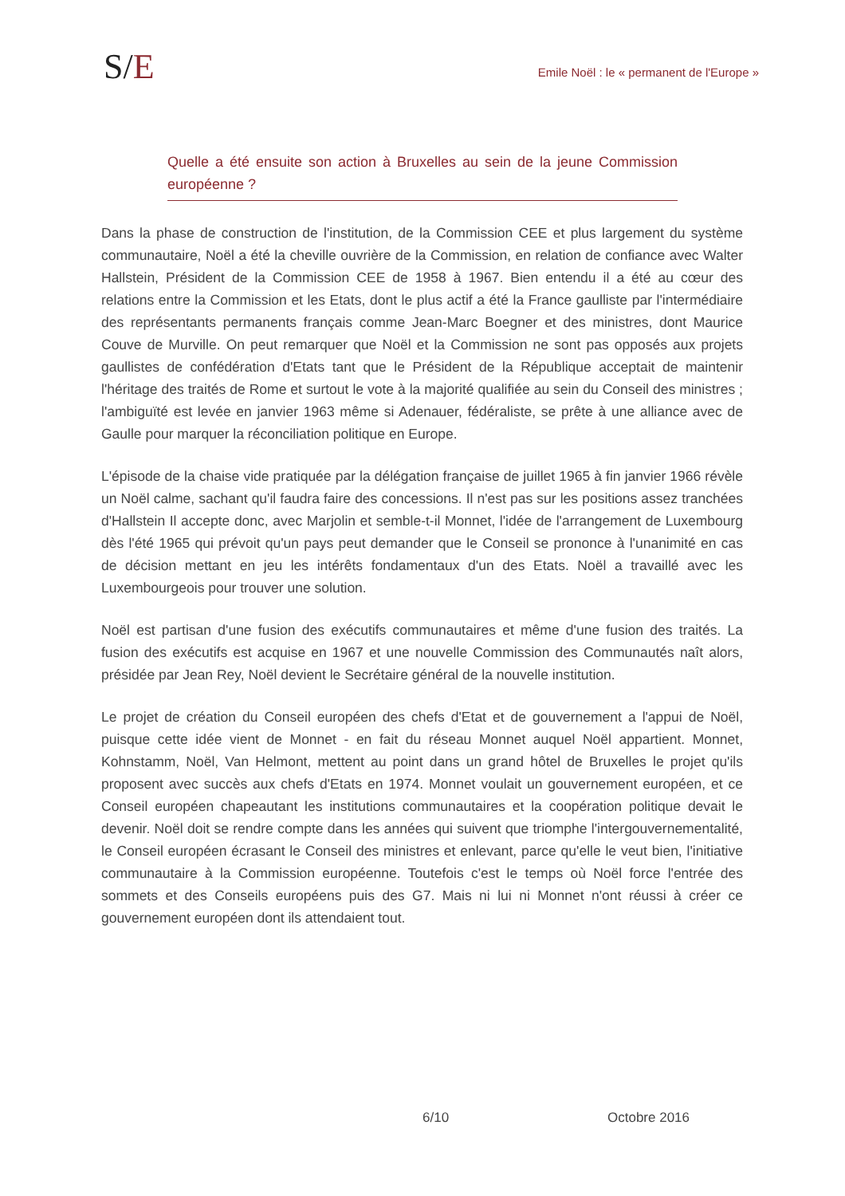S/E
Emile Noël : le « permanent de l'Europe »
Quelle a été ensuite son action à Bruxelles au sein de la jeune Commission européenne ?
Dans la phase de construction de l'institution, de la Commission CEE et plus largement du système communautaire, Noël a été la cheville ouvrière de la Commission, en relation de confiance avec Walter Hallstein, Président de la Commission CEE de 1958 à 1967. Bien entendu il a été au cœur des relations entre la Commission et les Etats, dont le plus actif a été la France gaulliste par l'intermédiaire des représentants permanents français comme Jean-Marc Boegner et des ministres, dont Maurice Couve de Murville. On peut remarquer que Noël et la Commission ne sont pas opposés aux projets gaullistes de confédération d'Etats tant que le Président de la République acceptait de maintenir l'héritage des traités de Rome et surtout le vote à la majorité qualifiée au sein du Conseil des ministres ; l'ambiguïté est levée en janvier 1963 même si Adenauer, fédéraliste, se prête à une alliance avec de Gaulle pour marquer la réconciliation politique en Europe.
L'épisode de la chaise vide pratiquée par la délégation française de juillet 1965 à fin janvier 1966 révèle un Noël calme, sachant qu'il faudra faire des concessions. Il n'est pas sur les positions assez tranchées d'Hallstein Il accepte donc, avec Marjolin et semble-t-il Monnet, l'idée de l'arrangement de Luxembourg dès l'été 1965 qui prévoit qu'un pays peut demander que le Conseil se prononce à l'unanimité en cas de décision mettant en jeu les intérêts fondamentaux d'un des Etats. Noël a travaillé avec les Luxembourgeois pour trouver une solution.
Noël est partisan d'une fusion des exécutifs communautaires et même d'une fusion des traités. La fusion des exécutifs est acquise en 1967 et une nouvelle Commission des Communautés naît alors, présidée par Jean Rey, Noël devient le Secrétaire général de la nouvelle institution.
Le projet de création du Conseil européen des chefs d'Etat et de gouvernement a l'appui de Noël, puisque cette idée vient de Monnet - en fait du réseau Monnet auquel Noël appartient. Monnet, Kohnstamm, Noël, Van Helmont, mettent au point dans un grand hôtel de Bruxelles le projet qu'ils proposent avec succès aux chefs d'Etats en 1974. Monnet voulait un gouvernement européen, et ce Conseil européen chapeautant les institutions communautaires et la coopération politique devait le devenir. Noël doit se rendre compte dans les années qui suivent que triomphe l'intergouvernementalité, le Conseil européen écrasant le Conseil des ministres et enlevant, parce qu'elle le veut bien, l'initiative communautaire à la Commission européenne. Toutefois c'est le temps où Noël force l'entrée des sommets et des Conseils européens puis des G7. Mais ni lui ni Monnet n'ont réussi à créer ce gouvernement européen dont ils attendaient tout.
6/10 Octobre 2016